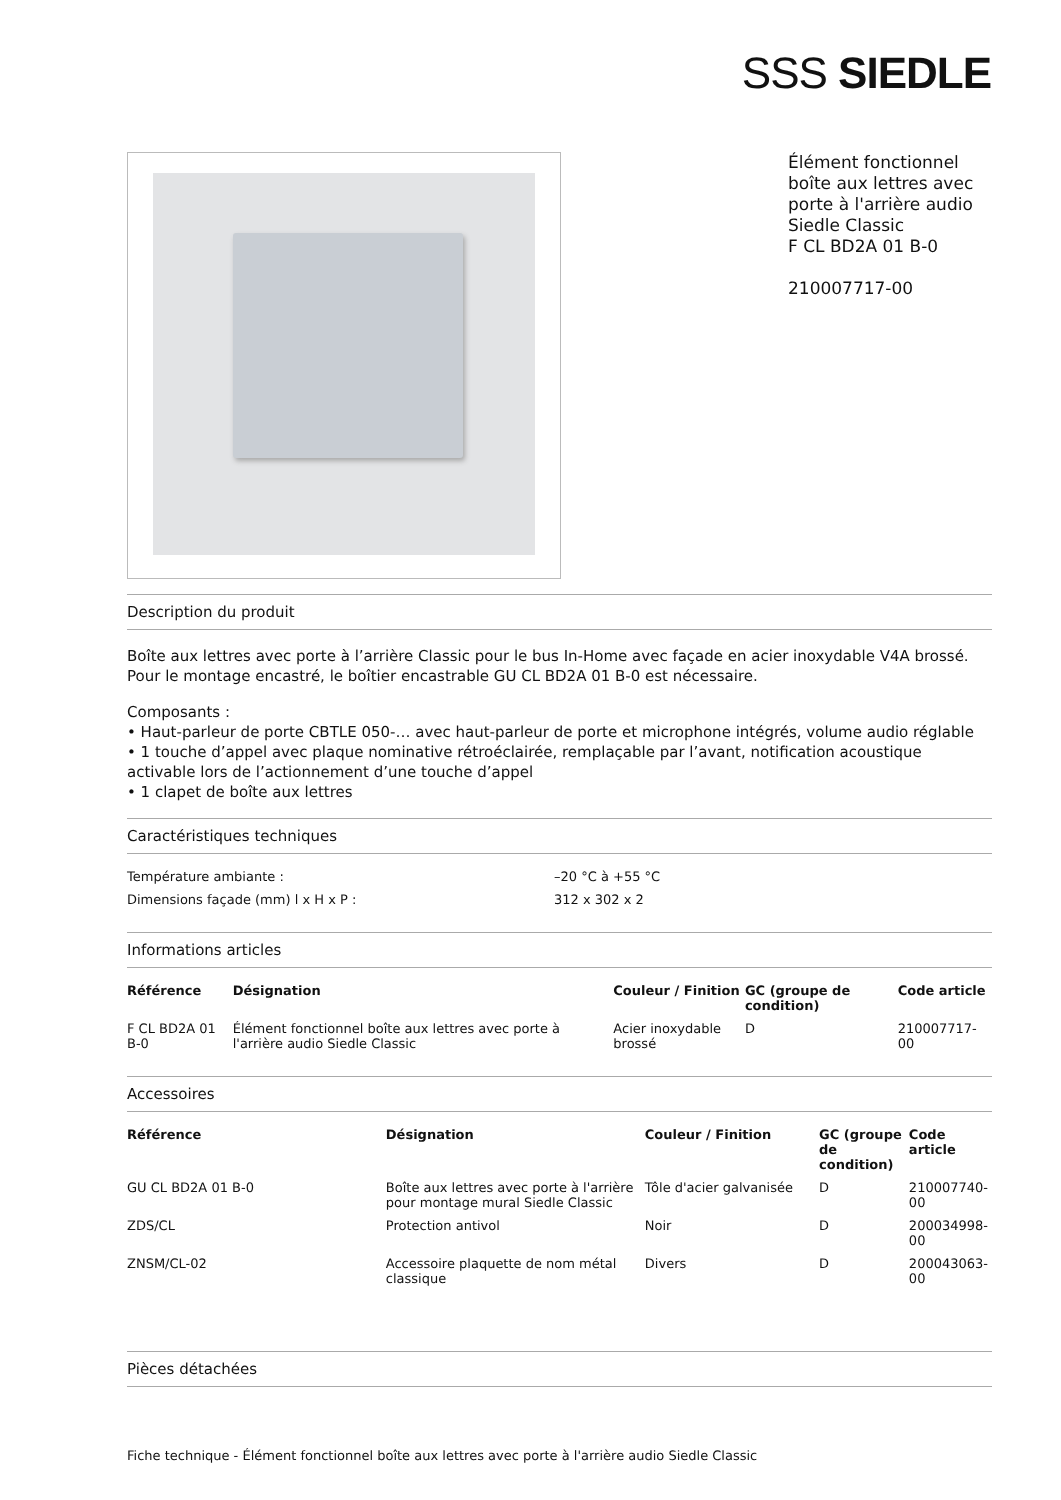SSS SIEDLE
Élément fonctionnel
boîte aux lettres avec
porte à l'arrière audio
Siedle Classic
F CL BD2A 01 B-0
210007717-00
Description du produit
Boîte aux lettres avec porte à l’arrière Classic pour le bus In-Home avec façade en acier inoxydable V4A brossé.
Pour le montage encastré, le boîtier encastrable GU CL BD2A 01 B-0 est nécessaire.
Composants :
• Haut-parleur de porte CBTLE 050-… avec haut-parleur de porte et microphone intégrés, volume audio réglable
• 1 touche d’appel avec plaque nominative rétroéclairée, remplaçable par l’avant, notification acoustique activable lors de l’actionnement d’une touche d’appel
• 1 clapet de boîte aux lettres
Caractéristiques techniques
| Température ambiante : | –20 °C à +55 °C |
| Dimensions façade (mm) l x H x P : | 312 x 302 x 2 |
Informations articles
| Référence | Désignation | Couleur / Finition | GC (groupe de condition) | Code article |
| --- | --- | --- | --- | --- |
| F CL BD2A 01 B-0 | Élément fonctionnel boîte aux lettres avec porte à l'arrière audio Siedle Classic | Acier inoxydable brossé | D | 210007717-00 |
Accessoires
| Référence | Désignation | Couleur / Finition | GC (groupe de condition) | Code article |
| --- | --- | --- | --- | --- |
| GU CL BD2A 01 B-0 | Boîte aux lettres avec porte à l'arrière pour montage mural Siedle Classic | Tôle d'acier galvanisée | D | 210007740-00 |
| ZDS/CL | Protection antivol | Noir | D | 200034998-00 |
| ZNSM/CL-02 | Accessoire plaquette de nom métal classique | Divers | D | 200043063-00 |
Pièces détachées
Fiche technique - Élément fonctionnel boîte aux lettres avec porte à l'arrière audio Siedle Classic